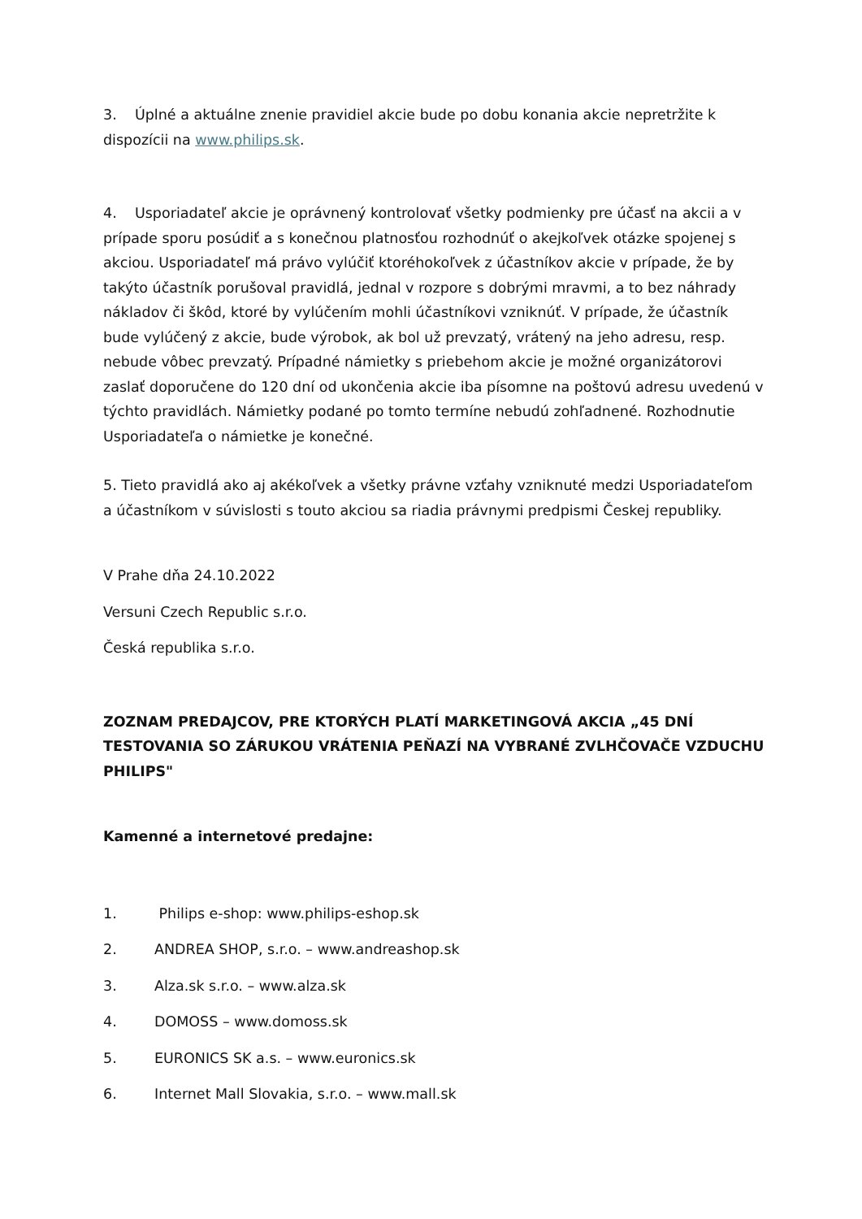3. Úplné a aktuálne znenie pravidiel akcie bude po dobu konania akcie nepretržite k dispozícii na www.philips.sk.
4. Usporiadateľ akcie je oprávnený kontrolovať všetky podmienky pre účasť na akcii a v prípade sporu posúdiť a s konečnou platnosťou rozhodnúť o akejkoľvek otázke spojenej s akciou. Usporiadateľ má právo vylúčiť ktoréhokoľvek z účastníkov akcie v prípade, že by takýto účastník porušoval pravidlá, jednal v rozpore s dobrými mravmi, a to bez náhrady nákladov či škôd, ktoré by vylúčením mohli účastníkovi vzniknúť. V prípade, že účastník bude vylúčený z akcie, bude výrobok, ak bol už prevzatý, vrátený na jeho adresu, resp. nebude vôbec prevzatý. Prípadné námietky s priebehom akcie je možné organizátorovi zaslať doporučene do 120 dní od ukončenia akcie iba písomne na poštovú adresu uvedenú v týchto pravidlách. Námietky podané po tomto termíne nebudú zohľadnené. Rozhodnutie Usporiadateľa o námietke je konečné.
5. Tieto pravidlá ako aj akékoľvek a všetky právne vzťahy vzniknuté medzi Usporiadateľom a účastníkom v súvislosti s touto akciou sa riadia právnymi predpismi Českej republiky.
V Prahe dňa 24.10.2022
Versuni Czech Republic s.r.o.
Česká republika s.r.o.
ZOZNAM PREDAJCOV, PRE KTORÝCH PLATÍ MARKETINGOVÁ AKCIA „45 DNÍ TESTOVANIA SO ZÁRUKOU VRÁTENIA PEŇAZÍ NA VYBRANÉ ZVLHČOVAČE VZDUCHU PHILIPS"
Kamenné a internetové predajne:
1. Philips e-shop: www.philips-eshop.sk
2. ANDREA SHOP, s.r.o. – www.andreashop.sk
3. Alza.sk s.r.o. – www.alza.sk
4. DOMOSS – www.domoss.sk
5. EURONICS SK a.s. – www.euronics.sk
6. Internet Mall Slovakia, s.r.o. – www.mall.sk